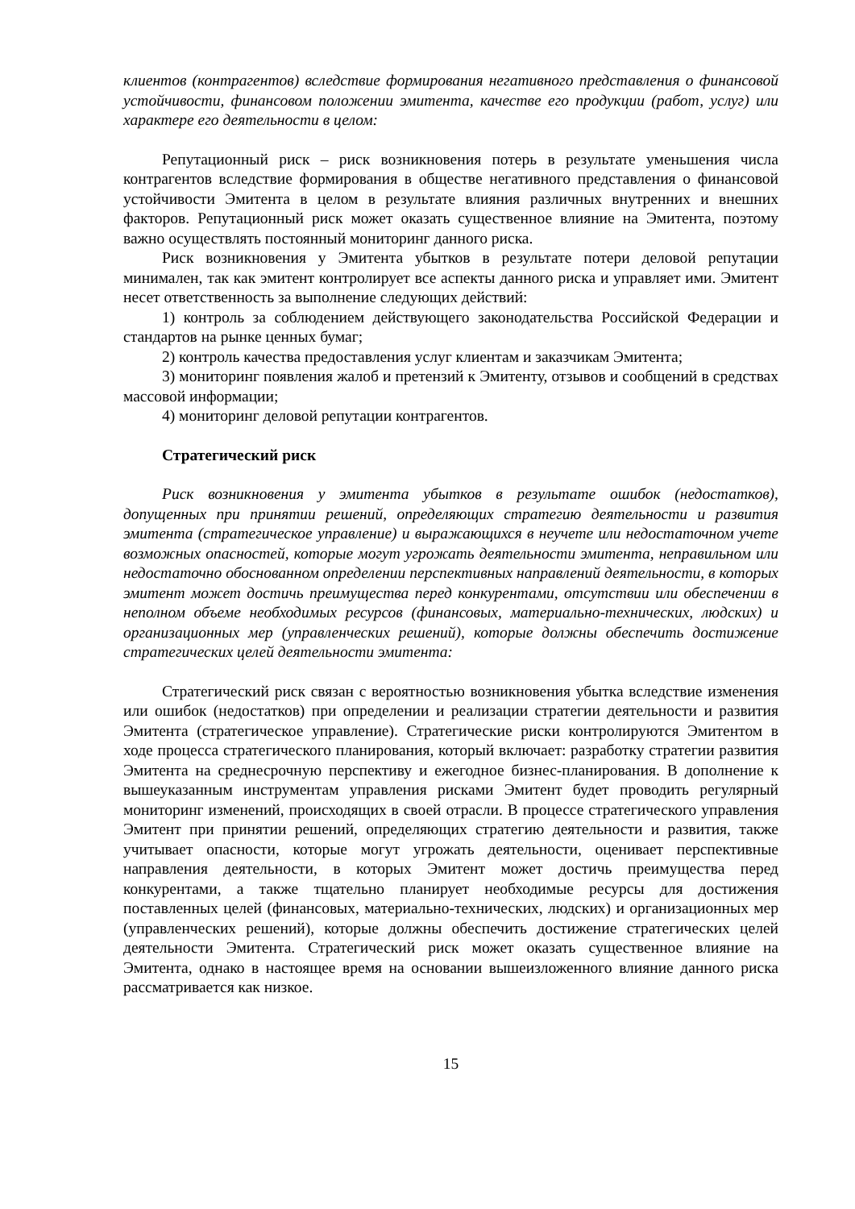клиентов (контрагентов) вследствие формирования негативного представления о финансовой устойчивости, финансовом положении эмитента, качестве его продукции (работ, услуг) или характере его деятельности в целом:
Репутационный риск – риск возникновения потерь в результате уменьшения числа контрагентов вследствие формирования в обществе негативного представления о финансовой устойчивости Эмитента в целом в результате влияния различных внутренних и внешних факторов. Репутационный риск может оказать существенное влияние на Эмитента, поэтому важно осуществлять постоянный мониторинг данного риска.
Риск возникновения у Эмитента убытков в результате потери деловой репутации минимален, так как эмитент контролирует все аспекты данного риска и управляет ими. Эмитент несет ответственность за выполнение следующих действий:
1) контроль за соблюдением действующего законодательства Российской Федерации и стандартов на рынке ценных бумаг;
2) контроль качества предоставления услуг клиентам и заказчикам Эмитента;
3) мониторинг появления жалоб и претензий к Эмитенту, отзывов и сообщений в средствах массовой информации;
4) мониторинг деловой репутации контрагентов.
Стратегический риск
Риск возникновения у эмитента убытков в результате ошибок (недостатков), допущенных при принятии решений, определяющих стратегию деятельности и развития эмитента (стратегическое управление) и выражающихся в неучете или недостаточном учете возможных опасностей, которые могут угрожать деятельности эмитента, неправильном или недостаточно обоснованном определении перспективных направлений деятельности, в которых эмитент может достичь преимущества перед конкурентами, отсутствии или обеспечении в неполном объеме необходимых ресурсов (финансовых, материально-технических, людских) и организационных мер (управленческих решений), которые должны обеспечить достижение стратегических целей деятельности эмитента:
Стратегический риск связан с вероятностью возникновения убытка вследствие изменения или ошибок (недостатков) при определении и реализации стратегии деятельности и развития Эмитента (стратегическое управление). Стратегические риски контролируются Эмитентом в ходе процесса стратегического планирования, который включает: разработку стратегии развития Эмитента на среднесрочную перспективу и ежегодное бизнес-планирования. В дополнение к вышеуказанным инструментам управления рисками Эмитент будет проводить регулярный мониторинг изменений, происходящих в своей отрасли. В процессе стратегического управления Эмитент при принятии решений, определяющих стратегию деятельности и развития, также учитывает опасности, которые могут угрожать деятельности, оценивает перспективные направления деятельности, в которых Эмитент может достичь преимущества перед конкурентами, а также тщательно планирует необходимые ресурсы для достижения поставленных целей (финансовых, материально-технических, людских) и организационных мер (управленческих решений), которые должны обеспечить достижение стратегических целей деятельности Эмитента. Стратегический риск может оказать существенное влияние на Эмитента, однако в настоящее время на основании вышеизложенного влияние данного риска рассматривается как низкое.
15